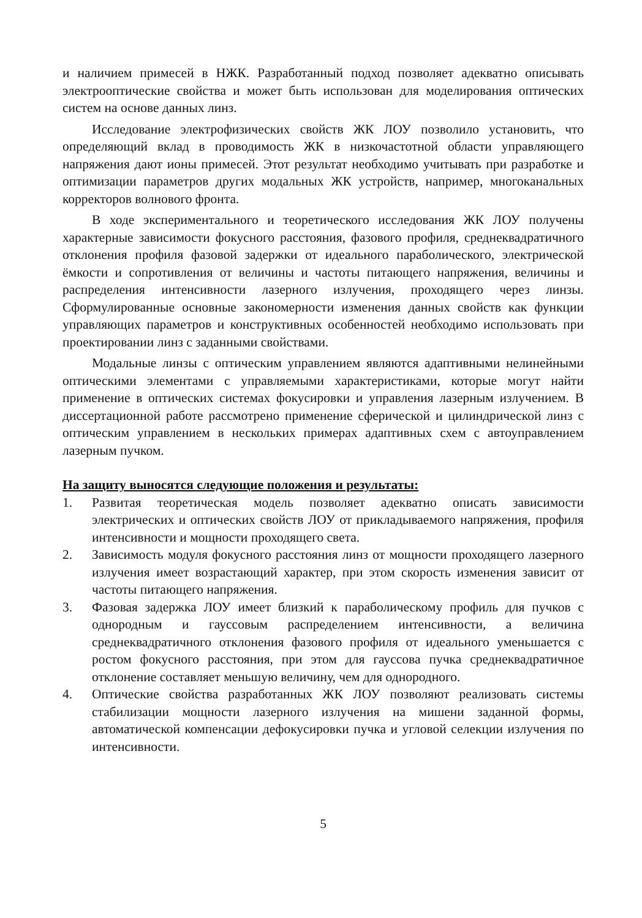и наличием примесей в НЖК. Разработанный подход позволяет адекватно описывать электрооптические свойства и может быть использован для моделирования оптических систем на основе данных линз.
Исследование электрофизических свойств ЖК ЛОУ позволило установить, что определяющий вклад в проводимость ЖК в низкочастотной области управляющего напряжения дают ионы примесей. Этот результат необходимо учитывать при разработке и оптимизации параметров других модальных ЖК устройств, например, многоканальных корректоров волнового фронта.
В ходе экспериментального и теоретического исследования ЖК ЛОУ получены характерные зависимости фокусного расстояния, фазового профиля, среднеквадратичного отклонения профиля фазовой задержки от идеального параболического, электрической ёмкости и сопротивления от величины и частоты питающего напряжения, величины и распределения интенсивности лазерного излучения, проходящего через линзы. Сформулированные основные закономерности изменения данных свойств как функции управляющих параметров и конструктивных особенностей необходимо использовать при проектировании линз с заданными свойствами.
Модальные линзы с оптическим управлением являются адаптивными нелинейными оптическими элементами с управляемыми характеристиками, которые могут найти применение в оптических системах фокусировки и управления лазерным излучением. В диссертационной работе рассмотрено применение сферической и цилиндрической линз с оптическим управлением в нескольких примерах адаптивных схем с автоуправлением лазерным пучком.
На защиту выносятся следующие положения и результаты:
1. Развитая теоретическая модель позволяет адекватно описать зависимости электрических и оптических свойств ЛОУ от прикладываемого напряжения, профиля интенсивности и мощности проходящего света.
2. Зависимость модуля фокусного расстояния линз от мощности проходящего лазерного излучения имеет возрастающий характер, при этом скорость изменения зависит от частоты питающего напряжения.
3. Фазовая задержка ЛОУ имеет близкий к параболическому профиль для пучков с однородным и гауссовым распределением интенсивности, а величина среднеквадратичного отклонения фазового профиля от идеального уменьшается с ростом фокусного расстояния, при этом для гауссова пучка среднеквадратичное отклонение составляет меньшую величину, чем для однородного.
4. Оптические свойства разработанных ЖК ЛОУ позволяют реализовать системы стабилизации мощности лазерного излучения на мишени заданной формы, автоматической компенсации дефокусировки пучка и угловой селекции излучения по интенсивности.
5